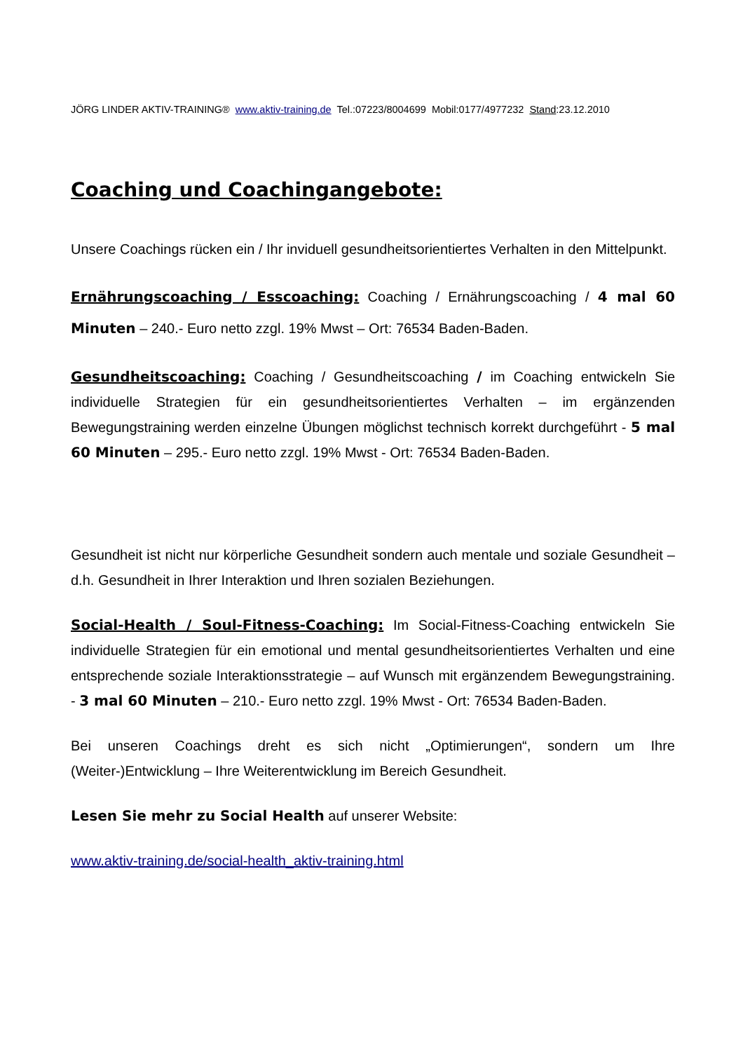JÖRG LINDER AKTIV-TRAINING® www.aktiv-training.de Tel.:07223/8004699 Mobil:0177/4977232 Stand:23.12.2010
Coaching und Coachingangebote:
Unsere Coachings rücken ein / Ihr inviduell gesundheitsorientiertes Verhalten in den Mittelpunkt.
Ernährungscoaching / Esscoaching: Coaching / Ernährungscoaching / 4 mal 60 Minuten – 240.- Euro netto zzgl. 19% Mwst – Ort: 76534 Baden-Baden.
Gesundheitscoaching: Coaching / Gesundheitscoaching / im Coaching entwickeln Sie individuelle Strategien für ein gesundheitsorientiertes Verhalten – im ergänzenden Bewegungstraining werden einzelne Übungen möglichst technisch korrekt durchgeführt - 5 mal 60 Minuten – 295.- Euro netto zzgl. 19% Mwst - Ort: 76534 Baden-Baden.
Gesundheit ist nicht nur körperliche Gesundheit sondern auch mentale und soziale Gesundheit – d.h. Gesundheit in Ihrer Interaktion und Ihren sozialen Beziehungen.
Social-Health / Soul-Fitness-Coaching: Im Social-Fitness-Coaching entwickeln Sie individuelle Strategien für ein emotional und mental gesundheitsorientiertes Verhalten und eine entsprechende soziale Interaktionsstrategie – auf Wunsch mit ergänzendem Bewegungstraining. - 3 mal 60 Minuten – 210.- Euro netto zzgl. 19% Mwst - Ort: 76534 Baden-Baden.
Bei unseren Coachings dreht es sich nicht „Optimierungen“, sondern um Ihre (Weiter-)Entwicklung – Ihre Weiterentwicklung im Bereich Gesundheit.
Lesen Sie mehr zu Social Health auf unserer Website:
www.aktiv-training.de/social-health_aktiv-training.html